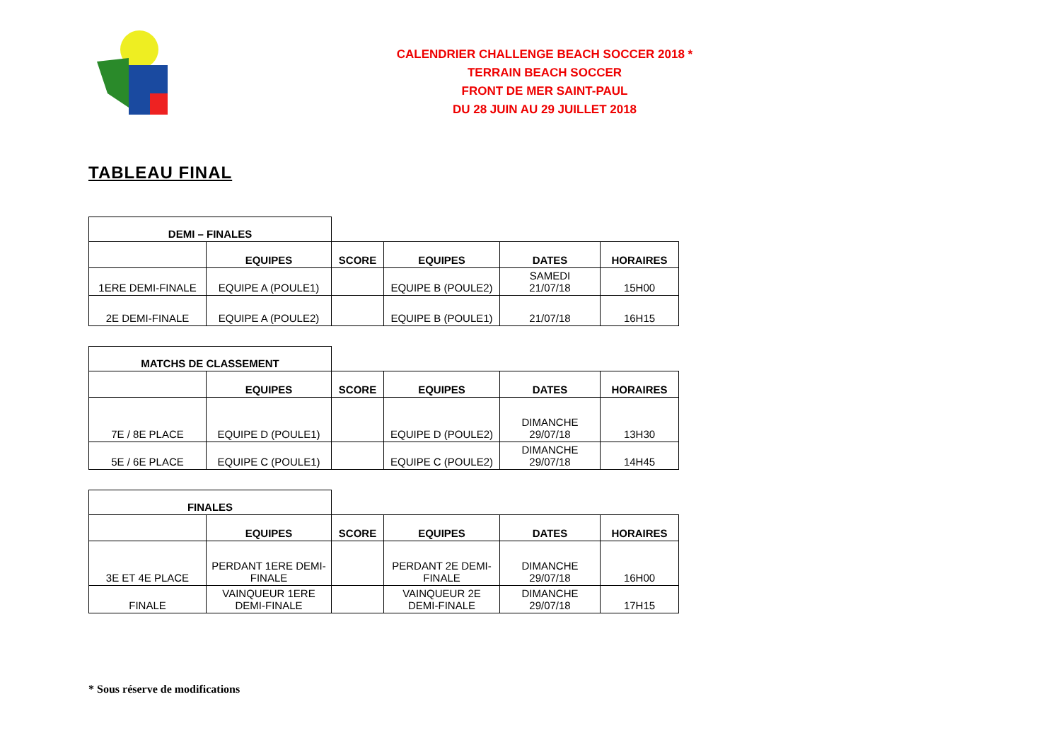CALENDRIER CHALLENGE BEACH SOCCER 2018 *
TERRAIN BEACH SOCCER
FRONT DE MER SAINT-PAUL
DU 28 JUIN AU 29 JUILLET 2018
TABLEAU FINAL
| DEMI – FINALES | | | | | |
| | EQUIPES | SCORE | EQUIPES | DATES | HORAIRES |
| 1ERE DEMI-FINALE | EQUIPE A (POULE1) | | EQUIPE B (POULE2) | SAMEDI 21/07/18 | 15H00 |
| 2E DEMI-FINALE | EQUIPE A (POULE2) | | EQUIPE B (POULE1) | 21/07/18 | 16H15 |
| MATCHS DE CLASSEMENT | | | | | |
| | EQUIPES | SCORE | EQUIPES | DATES | HORAIRES |
| 7E / 8E PLACE | EQUIPE D (POULE1) | | EQUIPE D (POULE2) | DIMANCHE 29/07/18 | 13H30 |
| 5E / 6E PLACE | EQUIPE C (POULE1) | | EQUIPE C (POULE2) | DIMANCHE 29/07/18 | 14H45 |
| FINALES | | | | | |
| | EQUIPES | SCORE | EQUIPES | DATES | HORAIRES |
| 3E ET 4E PLACE | PERDANT 1ERE DEMI- FINALE | | PERDANT 2E DEMI- FINALE | DIMANCHE 29/07/18 | 16H00 |
| FINALE | VAINQUEUR 1ERE DEMI-FINALE | | VAINQUEUR 2E DEMI-FINALE | DIMANCHE 29/07/18 | 17H15 |
* Sous réserve de modifications